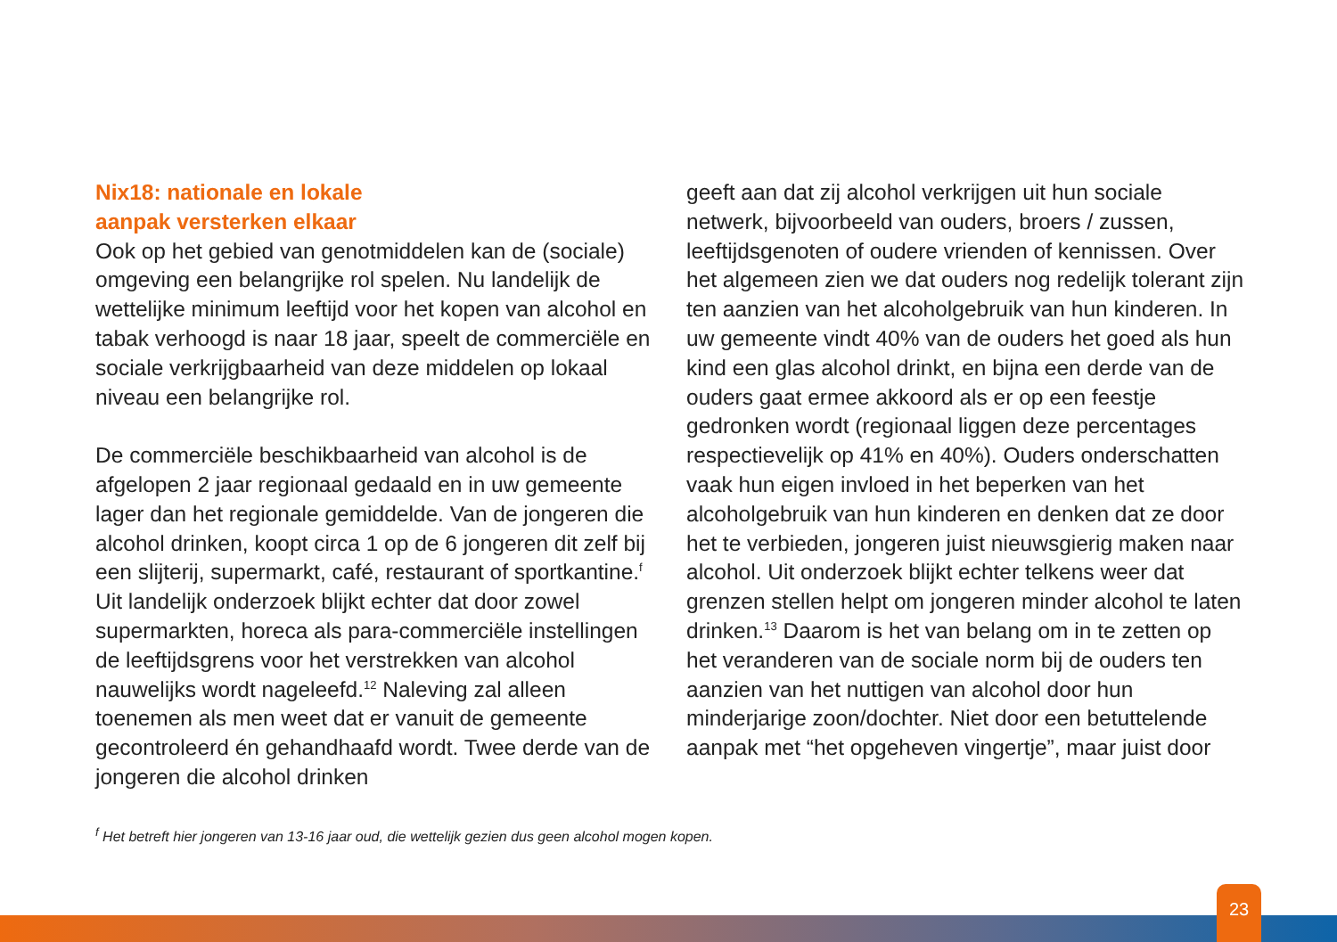Nix18: nationale en lokale
aanpak versterken elkaar
Ook op het gebied van genotmiddelen kan de (sociale) omgeving een belangrijke rol spelen. Nu landelijk de wettelijke minimum leeftijd voor het kopen van alcohol en tabak verhoogd is naar 18 jaar, speelt de commerciële en sociale verkrijgbaarheid van deze middelen op lokaal niveau een belangrijke rol.
De commerciële beschikbaarheid van alcohol is de afgelopen 2 jaar regionaal gedaald en in uw gemeente lager dan het regionale gemiddelde. Van de jongeren die alcohol drinken, koopt circa 1 op de 6 jongeren dit zelf bij een slijterij, supermarkt, café, restaurant of sportkantine.<sup>f</sup> Uit landelijk onderzoek blijkt echter dat door zowel supermarkten, horeca als para-commerciële instellingen de leeftijdsgrens voor het verstrekken van alcohol nauwelijks wordt nageleefd.<sup>12</sup> Naleving zal alleen toenemen als men weet dat er vanuit de gemeente gecontroleerd én gehandhaafd wordt. Twee derde van de jongeren die alcohol drinken
geeft aan dat zij alcohol verkrijgen uit hun sociale netwerk, bijvoorbeeld van ouders, broers / zussen, leeftijdsgenoten of oudere vrienden of kennissen. Over het algemeen zien we dat ouders nog redelijk tolerant zijn ten aanzien van het alcoholgebruik van hun kinderen. In uw gemeente vindt 40% van de ouders het goed als hun kind een glas alcohol drinkt, en bijna een derde van de ouders gaat ermee akkoord als er op een feestje gedronken wordt (regionaal liggen deze percentages respectievelijk op 41% en 40%). Ouders onderschatten vaak hun eigen invloed in het beperken van het alcoholgebruik van hun kinderen en denken dat ze door het te verbieden, jongeren juist nieuwsgierig maken naar alcohol. Uit onderzoek blijkt echter telkens weer dat grenzen stellen helpt om jongeren minder alcohol te laten drinken.<sup>13</sup> Daarom is het van belang om in te zetten op het veranderen van de sociale norm bij de ouders ten aanzien van het nuttigen van alcohol door hun minderjarige zoon/dochter. Niet door een betuttelende aanpak met “het opgeheven vingertje”, maar juist door
<sup>f</sup> Het betreft hier jongeren van 13-16 jaar oud, die wettelijk gezien dus geen alcohol mogen kopen.
23